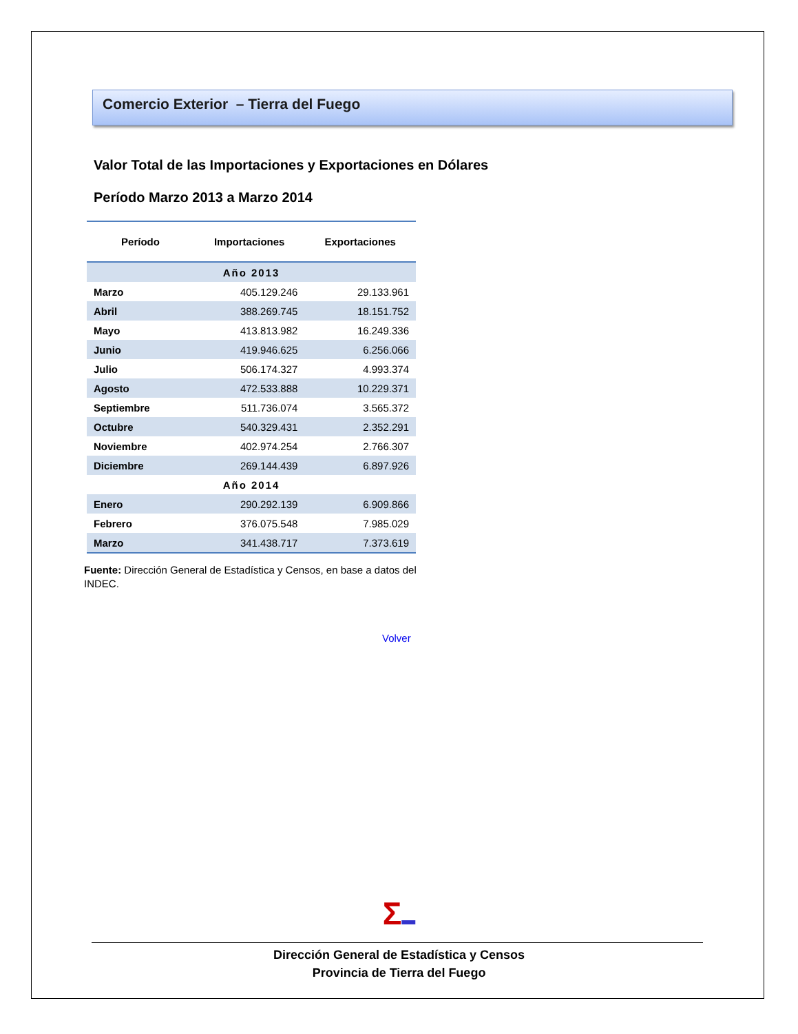Comercio Exterior – Tierra del Fuego
Valor Total de las Importaciones y Exportaciones en Dólares
Período Marzo 2013 a Marzo 2014
| Período | Importaciones | Exportaciones |
| --- | --- | --- |
| Año 2013 | | |
| Marzo | 405.129.246 | 29.133.961 |
| Abril | 388.269.745 | 18.151.752 |
| Mayo | 413.813.982 | 16.249.336 |
| Junio | 419.946.625 | 6.256.066 |
| Julio | 506.174.327 | 4.993.374 |
| Agosto | 472.533.888 | 10.229.371 |
| Septiembre | 511.736.074 | 3.565.372 |
| Octubre | 540.329.431 | 2.352.291 |
| Noviembre | 402.974.254 | 2.766.307 |
| Diciembre | 269.144.439 | 6.897.926 |
| Año 2014 | | |
| Enero | 290.292.139 | 6.909.866 |
| Febrero | 376.075.548 | 7.985.029 |
| Marzo | 341.438.717 | 7.373.619 |
Fuente: Dirección General de Estadística y Censos, en base a datos del INDEC.
Volver
Σ▬
Dirección General de Estadística y Censos
Provincia de Tierra del Fuego